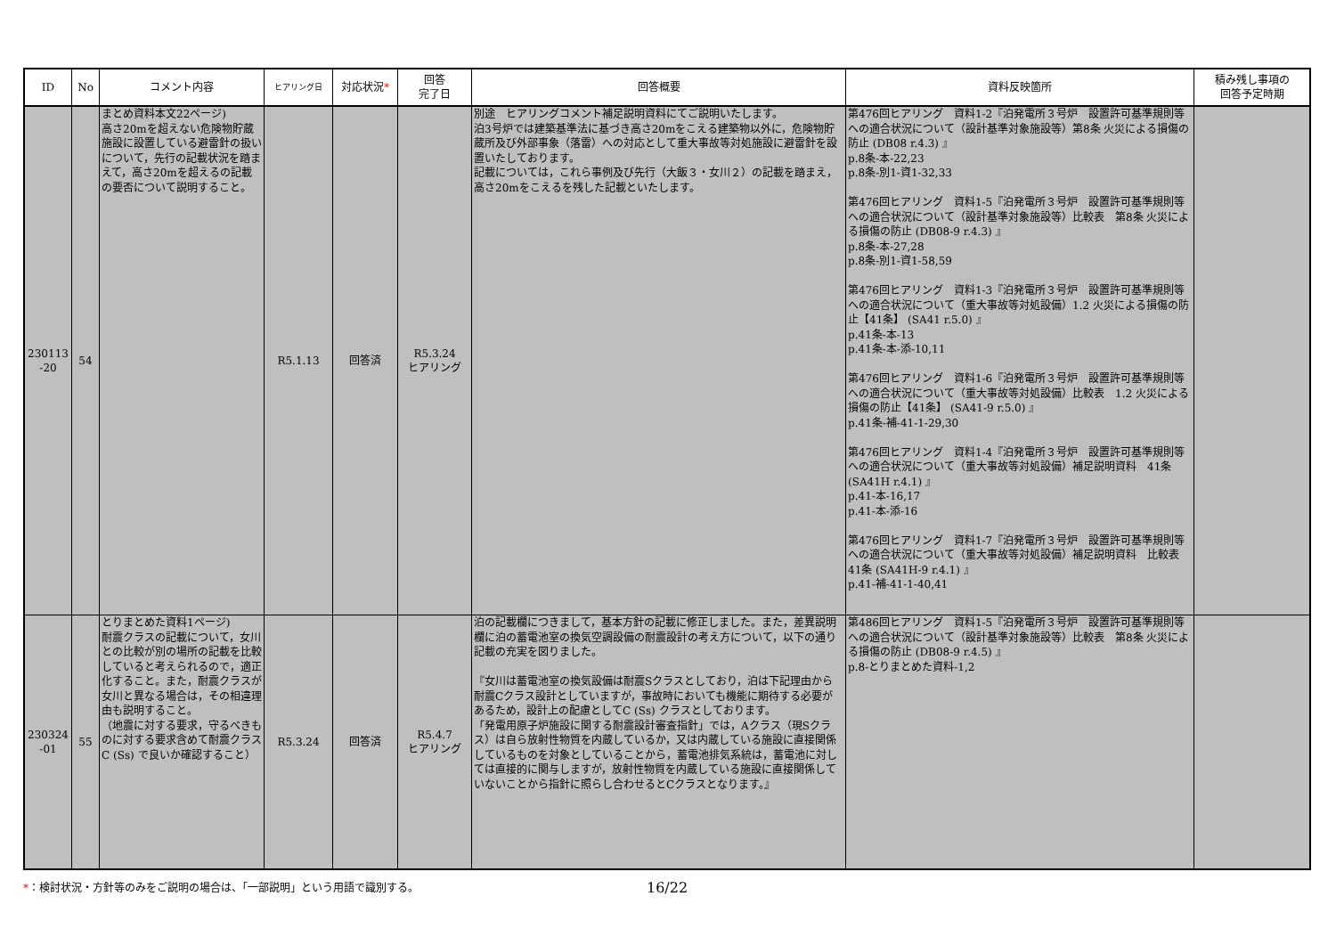| ID | No | コメント内容 | ヒアリング日 | 対応状況 * | 回答 完了日 | 回答概要 | 資料反映箇所 | 積み残し事項の 回答予定時期 |
| --- | --- | --- | --- | --- | --- | --- | --- | --- |
| 230113 -20 | 54 | まとめ資料本文22ページ) 高さ20mを超えない危険物貯蔵施設に設置している避雷針の扱いについて，先行の記載状況を踏まえて，高さ20mを超えるの記載の要否について説明すること。 | R5.1.13 | 回答済 | R5.3.24 ヒアリング | 別途 ヒアリングコメント補足説明資料にてご説明いたします。 泊3号炉では建築基準法に基づき高さ20mをこえる建築物以外に，危険物貯蔵所及び外部事象（落雷）への対応として重大事故等対処施設に避雷針を設置いたしております。 記載については，これら事例及び先行（大飯３・女川２）の記載を踏まえ，高さ20mをこえるを残した記載といたします。 | 第476回ヒアリング 資料1-2『泊発電所３号炉 設置許可基準規則等への適合状況について（設計基準対象施設等）第8条 火災による損傷の防止 (DB08 r.4.3) 』 p.8条-本-22,23 p.8条-別1-資1-32,33 第476回ヒアリング 資料1-5『泊発電所３号炉 設置許可基準規則等への適合状況について（設計基準対象施設等）比較表 第8条 火災による損傷の防止 (DB08-9 r.4.3) 』 p.8条-本-27,28 p.8条-別1-資1-58,59 第476回ヒアリング 資料1-3『泊発電所３号炉 設置許可基準規則等への適合状況について（重大事故等対処設備）1.2 火災による損傷の防止【41条】 (SA41 r.5.0) 』 p.41条-本-13 p.41条-本-添-10,11 第476回ヒアリング 資料1-6『泊発電所３号炉 設置許可基準規則等への適合状況について（重大事故等対処設備）比較表 1.2 火災による損傷の防止【41条】 (SA41-9 r.5.0) 』 p.41条-補-41-1-29,30 第476回ヒアリング 資料1-4『泊発電所３号炉 設置許可基準規則等への適合状況について（重大事故等対処設備）補足説明資料 41条 (SA41H r.4.1) 』 p.41-本-16,17 p.41-本-添-16 第476回ヒアリング 資料1-7『泊発電所３号炉 設置許可基準規則等への適合状況について（重大事故等対処設備）補足説明資料 比較表 41条 (SA41H-9 r.4.1) 』 p.41-補-41-1-40,41 | |
| 230324 -01 | 55 | とりまとめた資料1ページ) 耐震クラスの記載について，女川との比較が別の場所の記載を比較していると考えられるので，適正化すること。また，耐震クラスが女川と異なる場合は，その相違理由も説明すること。 （地震に対する要求，守るべきものに対する要求含めて耐震クラスC (Ss) で良いか確認すること） | R5.3.24 | 回答済 | R5.4.7 ヒアリング | 泊の記載欄につきまして，基本方針の記載に修正しました。また，差異説明欄に泊の蓄電池室の換気空調設備の耐震設計の考え方について，以下の通り記載の充実を図りました。 『女川は蓄電池室の換気設備は耐震Sクラスとしており，泊は下記理由から耐震Cクラス設計としていますが，事故時においても機能に期待する必要があるため，設計上の配慮としてC (Ss) クラスとしております。 「発電用原子炉施設に関する耐震設計審査指針」では，Aクラス（現Sクラス）は自ら放射性物質を内蔵しているか，又は内蔵している施設に直接関係しているものを対象としていることから，蓄電池排気系統は，蓄電池に対しては直接的に関与しますが，放射性物質を内蔵している施設に直接関係していないことから指針に照らし合わせるとCクラスとなります。』 | 第486回ヒアリング 資料1-5『泊発電所３号炉 設置許可基準規則等への適合状況について（設計基準対象施設等）比較表 第8条 火災による損傷の防止 (DB08-9 r.4.5) 』 p.8-とりまとめた資料-1,2 | |
*：検討状況・方針等のみをご説明の場合は、「一部説明」という用語で識別する。 16/22